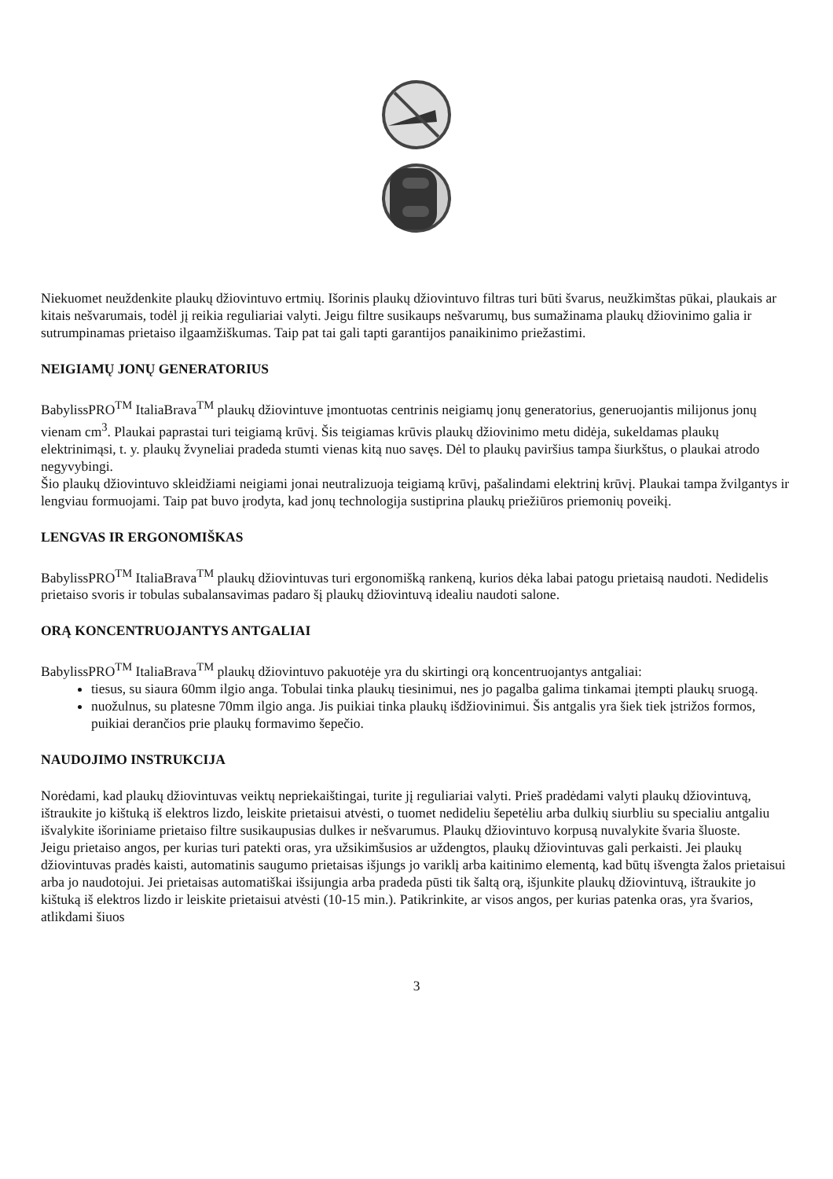Niekuomet neuždenkite plaukų džiovintuvo ertmių. Išorinis plaukų džiovintuvo filtras turi būti švarus, neužkimštas pūkai, plaukais ar kitais nešvarumais, todėl jį reikia reguliariai valyti. Jeigu filtre susikaups nešvarumų, bus sumažinama plaukų džiovinimo galia ir sutrumpinamas prietaiso ilgaamžiškumas. Taip pat tai gali tapti garantijos panaikinimo priežastimi.
NEIGIAMŲ JONŲ GENERATORIUS
BabylissPRO<sup>TM</sup> ItaliaBrava<sup>TM</sup> plaukų džiovintuve įmontuotas centrinis neigiamų jonų generatorius, generuojantis milijonus jonų vienam cm<sup>3</sup>. Plaukai paprastai turi teigiamą krūvį. Šis teigiamas krūvis plaukų džiovinimo metu didėja, sukeldamas plaukų elektrinimąsi, t. y. plaukų žvyneliai pradeda stumti vienas kitą nuo savęs. Dėl to plaukų paviršius tampa šiurkštus, o plaukai atrodo negyvybingi.
Šio plaukų džiovintuvo skleidžiami neigiami jonai neutralizuoja teigiamą krūvį, pašalindami elektrinį krūvį. Plaukai tampa žvilgantys ir lengviau formuojami. Taip pat buvo įrodyta, kad jonų technologija sustiprina plaukų priežiūros priemonių poveikį.
LENGVAS IR ERGONOMIŠKAS
BabylissPRO<sup>TM</sup> ItaliaBrava<sup>TM</sup> plaukų džiovintuvas turi ergonomišką rankeną, kurios dėka labai patogu prietaisą naudoti. Nedidelis prietaiso svoris ir tobulas subalansavimas padaro šį plaukų džiovintuvą idealiu naudoti salone.
ORĄ KONCENTRUOJANTYS ANTGALIAI
BabylissPRO<sup>TM</sup> ItaliaBrava<sup>TM</sup> plaukų džiovintuvo pakuotėje yra du skirtingi orą koncentruojantys antgaliai:
tiesus, su siaura 60mm ilgio anga. Tobulai tinka plaukų tiesinimui, nes jo pagalba galima tinkamai įtempti plaukų sruogą.
nuožulnus, su platesne 70mm ilgio anga. Jis puikiai tinka plaukų išdžiovinimui. Šis antgalis yra šiek tiek įstrižos formos, puikiai derančios prie plaukų formavimo šepečio.
NAUDOJIMO INSTRUKCIJA
Norėdami, kad plaukų džiovintuvas veiktų nepriekaištingai, turite jį reguliariai valyti. Prieš pradėdami valyti plaukų džiovintuvą, ištraukite jo kištuką iš elektros lizdo, leiskite prietaisui atvėsti, o tuomet nedideliu šepetėliu arba dulkių siurbliu su specialiu antgaliu išvalykite išoriniame prietaiso filtre susikaupusias dulkes ir nešvarumus. Plaukų džiovintuvo korpusą nuvalykite švaria šluoste.
Jeigu prietaiso angos, per kurias turi patekti oras, yra užsikimšusios ar uždengtos, plaukų džiovintuvas gali perkaisti. Jei plaukų džiovintuvas pradės kaisti, automatinis saugumo prietaisas išjungs jo variklį arba kaitinimo elementą, kad būtų išvengta žalos prietaisui arba jo naudotojui. Jei prietaisas automatiškai išsijungia arba pradeda pūsti tik šaltą orą, išjunkite plaukų džiovintuvą, ištraukite jo kištuką iš elektros lizdo ir leiskite prietaisui atvėsti (10-15 min.). Patikrinkite, ar visos angos, per kurias patenka oras, yra švarios, atlikdami šiuos
3